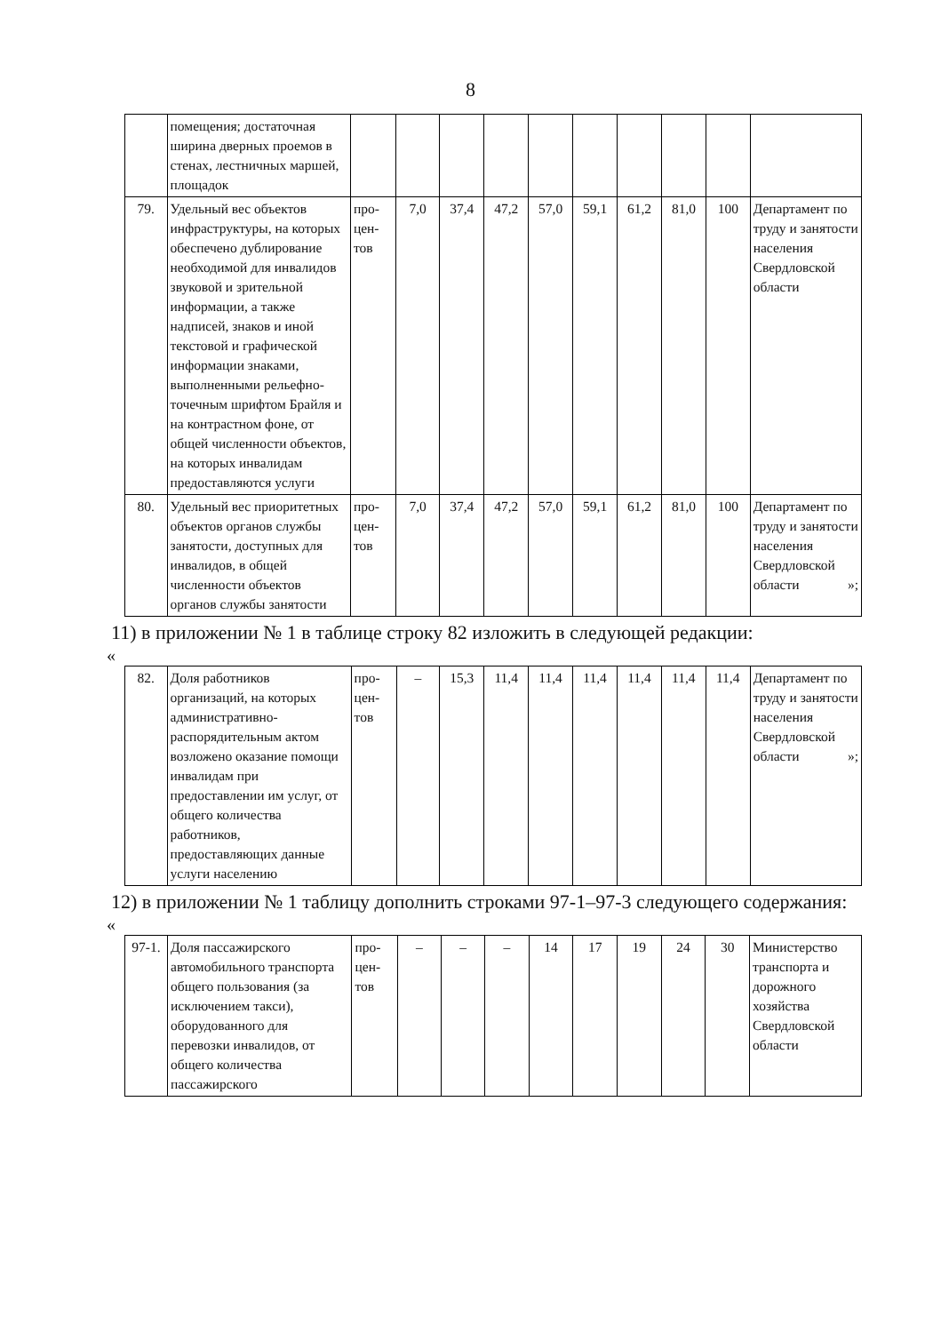8
| | помещения; достаточная ширина дверных проемов в стенах, лестничных маршей, площадок | | | | | | | | | | |
| 79. | Удельный вес объектов инфраструктуры, на которых обеспечено дублирование необходимой для инвалидов звуковой и зрительной информации, а также надписей, знаков и иной текстовой и графической информации знаками, выполненными рельефно-точечным шрифтом Брайля и на контрастном фоне, от общей численности объектов, на которых инвалидам предоставляются услуги | про-цен-тов | 7,0 | 37,4 | 47,2 | 57,0 | 59,1 | 61,2 | 81,0 | 100 | Департамент по труду и занятости населения Свердловской области |
| 80. | Удельный вес приоритетных объектов органов службы занятости, доступных для инвалидов, в общей численности объектов органов службы занятости | про-цен-тов | 7,0 | 37,4 | 47,2 | 57,0 | 59,1 | 61,2 | 81,0 | 100 | Департамент по труду и занятости населения Свердловской области »; |
11) в приложении № 1 в таблице строку 82 изложить в следующей редакции:
«
| 82. | Доля работников организаций, на которых административно-распорядительным актом возложено оказание помощи инвалидам при предоставлении им услуг, от общего количества работников, предоставляющих данные услуги населению | про-цен-тов | – | 15,3 | 11,4 | 11,4 | 11,4 | 11,4 | 11,4 | 11,4 | Департамент по труду и занятости населения Свердловской области »; |
12) в приложении № 1 таблицу дополнить строками 97-1–97-3 следующего содержания:
«
| 97-1. | Доля пассажирского автомобильного транспорта общего пользования (за исключением такси), оборудованного для перевозки инвалидов, от общего количества пассажирского | про-цен-тов | – | – | – | 14 | 17 | 19 | 24 | 30 | Министерство транспорта и дорожного хозяйства Свердловской области |